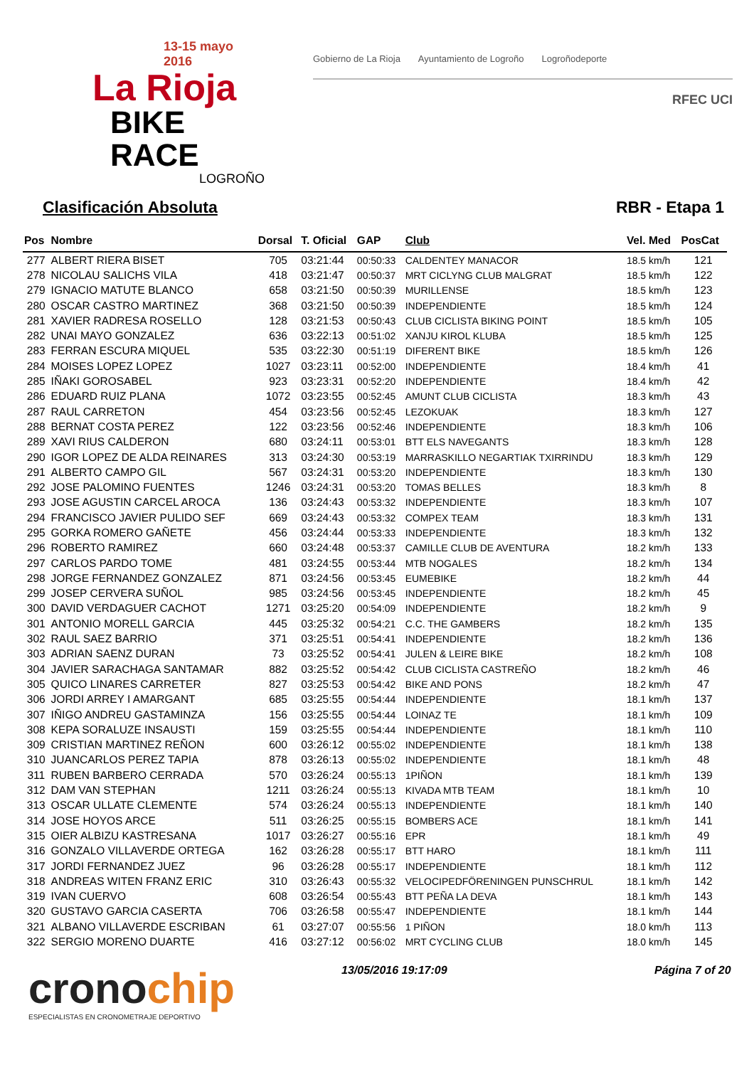13-15 mayo 2016
La Rioja
BIKE RACE
LOGROÑO
Gobierno de La Rioja Ayuntamiento de Logroño Logroñodeporte
RFEC UCI
Clasificación Absoluta RBR - Etapa 1
| Pos | Nombre | Dorsal | T. Oficial | GAP | Club | Vel. Med | PosCat |
| --- | --- | --- | --- | --- | --- | --- | --- |
| 277 | ALBERT RIERA BISET | 705 | 03:21:44 | 00:50:33 | CALDENTEY MANACOR | 18.5 km/h | 121 |
| 278 | NICOLAU SALICHS VILA | 418 | 03:21:47 | 00:50:37 | MRT CICLYNG CLUB MALGRAT | 18.5 km/h | 122 |
| 279 | IGNACIO MATUTE BLANCO | 658 | 03:21:50 | 00:50:39 | MURILLENSE | 18.5 km/h | 123 |
| 280 | OSCAR CASTRO MARTINEZ | 368 | 03:21:50 | 00:50:39 | INDEPENDIENTE | 18.5 km/h | 124 |
| 281 | XAVIER RADRESA ROSELLO | 128 | 03:21:53 | 00:50:43 | CLUB CICLISTA BIKING POINT | 18.5 km/h | 105 |
| 282 | UNAI MAYO GONZALEZ | 636 | 03:22:13 | 00:51:02 | XANJU KIROL KLUBA | 18.5 km/h | 125 |
| 283 | FERRAN ESCURA MIQUEL | 535 | 03:22:30 | 00:51:19 | DIFERENT BIKE | 18.5 km/h | 126 |
| 284 | MOISES LOPEZ LOPEZ | 1027 | 03:23:11 | 00:52:00 | INDEPENDIENTE | 18.4 km/h | 41 |
| 285 | IÑAKI GOROSABEL | 923 | 03:23:31 | 00:52:20 | INDEPENDIENTE | 18.4 km/h | 42 |
| 286 | EDUARD RUIZ PLANA | 1072 | 03:23:55 | 00:52:45 | AMUNT CLUB CICLISTA | 18.3 km/h | 43 |
| 287 | RAUL CARRETON | 454 | 03:23:56 | 00:52:45 | LEZOKUAK | 18.3 km/h | 127 |
| 288 | BERNAT COSTA PEREZ | 122 | 03:23:56 | 00:52:46 | INDEPENDIENTE | 18.3 km/h | 106 |
| 289 | XAVI RIUS CALDERON | 680 | 03:24:11 | 00:53:01 | BTT ELS NAVEGANTS | 18.3 km/h | 128 |
| 290 | IGOR LOPEZ DE ALDA REINARES | 313 | 03:24:30 | 00:53:19 | MARRASKILLO NEGARTIAK TXIRRINDU | 18.3 km/h | 129 |
| 291 | ALBERTO CAMPO GIL | 567 | 03:24:31 | 00:53:20 | INDEPENDIENTE | 18.3 km/h | 130 |
| 292 | JOSE PALOMINO FUENTES | 1246 | 03:24:31 | 00:53:20 | TOMAS BELLES | 18.3 km/h | 8 |
| 293 | JOSE AGUSTIN CARCEL AROCA | 136 | 03:24:43 | 00:53:32 | INDEPENDIENTE | 18.3 km/h | 107 |
| 294 | FRANCISCO JAVIER PULIDO SEF | 669 | 03:24:43 | 00:53:32 | COMPEX TEAM | 18.3 km/h | 131 |
| 295 | GORKA ROMERO GAÑETE | 456 | 03:24:44 | 00:53:33 | INDEPENDIENTE | 18.3 km/h | 132 |
| 296 | ROBERTO RAMIREZ | 660 | 03:24:48 | 00:53:37 | CAMILLE CLUB DE AVENTURA | 18.2 km/h | 133 |
| 297 | CARLOS PARDO TOME | 481 | 03:24:55 | 00:53:44 | MTB NOGALES | 18.2 km/h | 134 |
| 298 | JORGE FERNANDEZ GONZALEZ | 871 | 03:24:56 | 00:53:45 | EUMEBIKE | 18.2 km/h | 44 |
| 299 | JOSEP CERVERA SUÑOL | 985 | 03:24:56 | 00:53:45 | INDEPENDIENTE | 18.2 km/h | 45 |
| 300 | DAVID VERDAGUER CACHOT | 1271 | 03:25:20 | 00:54:09 | INDEPENDIENTE | 18.2 km/h | 9 |
| 301 | ANTONIO MORELL GARCIA | 445 | 03:25:32 | 00:54:21 | C.C. THE GAMBERS | 18.2 km/h | 135 |
| 302 | RAUL SAEZ BARRIO | 371 | 03:25:51 | 00:54:41 | INDEPENDIENTE | 18.2 km/h | 136 |
| 303 | ADRIAN SAENZ DURAN | 73 | 03:25:52 | 00:54:41 | JULEN & LEIRE BIKE | 18.2 km/h | 108 |
| 304 | JAVIER SARACHAGA SANTAMAR | 882 | 03:25:52 | 00:54:42 | CLUB CICLISTA CASTREÑO | 18.2 km/h | 46 |
| 305 | QUICO LINARES CARRETER | 827 | 03:25:53 | 00:54:42 | BIKE AND PONS | 18.2 km/h | 47 |
| 306 | JORDI ARREY I AMARGANT | 685 | 03:25:55 | 00:54:44 | INDEPENDIENTE | 18.1 km/h | 137 |
| 307 | IÑIGO ANDREU GASTAMINZA | 156 | 03:25:55 | 00:54:44 | LOINAZ TE | 18.1 km/h | 109 |
| 308 | KEPA SORALUZE INSAUSTI | 159 | 03:25:55 | 00:54:44 | INDEPENDIENTE | 18.1 km/h | 110 |
| 309 | CRISTIAN MARTINEZ REÑON | 600 | 03:26:12 | 00:55:02 | INDEPENDIENTE | 18.1 km/h | 138 |
| 310 | JUANCARLOS PEREZ TAPIA | 878 | 03:26:13 | 00:55:02 | INDEPENDIENTE | 18.1 km/h | 48 |
| 311 | RUBEN BARBERO CERRADA | 570 | 03:26:24 | 00:55:13 | 1PIÑON | 18.1 km/h | 139 |
| 312 | DAM VAN STEPHAN | 1211 | 03:26:24 | 00:55:13 | KIVADA MTB TEAM | 18.1 km/h | 10 |
| 313 | OSCAR ULLATE CLEMENTE | 574 | 03:26:24 | 00:55:13 | INDEPENDIENTE | 18.1 km/h | 140 |
| 314 | JOSE HOYOS ARCE | 511 | 03:26:25 | 00:55:15 | BOMBERS ACE | 18.1 km/h | 141 |
| 315 | OIER ALBIZU KASTRESANA | 1017 | 03:26:27 | 00:55:16 | EPR | 18.1 km/h | 49 |
| 316 | GONZALO VILLAVERDE ORTEGA | 162 | 03:26:28 | 00:55:17 | BTT HARO | 18.1 km/h | 111 |
| 317 | JORDI FERNANDEZ JUEZ | 96 | 03:26:28 | 00:55:17 | INDEPENDIENTE | 18.1 km/h | 112 |
| 318 | ANDREAS WITEN FRANZ ERIC | 310 | 03:26:43 | 00:55:32 | VELOCIPEDFÖRENINGEN PUNSCHRUL | 18.1 km/h | 142 |
| 319 | IVAN CUERVO | 608 | 03:26:54 | 00:55:43 | BTT PEÑA LA DEVA | 18.1 km/h | 143 |
| 320 | GUSTAVO GARCIA CASERTA | 706 | 03:26:58 | 00:55:47 | INDEPENDIENTE | 18.1 km/h | 144 |
| 321 | ALBANO VILLAVERDE ESCRIBAN | 61 | 03:27:07 | 00:55:56 | 1 PIÑON | 18.0 km/h | 113 |
| 322 | SERGIO MORENO DUARTE | 416 | 03:27:12 | 00:56:02 | MRT CYCLING CLUB | 18.0 km/h | 145 |
cronochip
ESPECIALISTAS EN CRONOMETRAJE DEPORTIVO
13/05/2016 19:17:09 Página 7 of 20